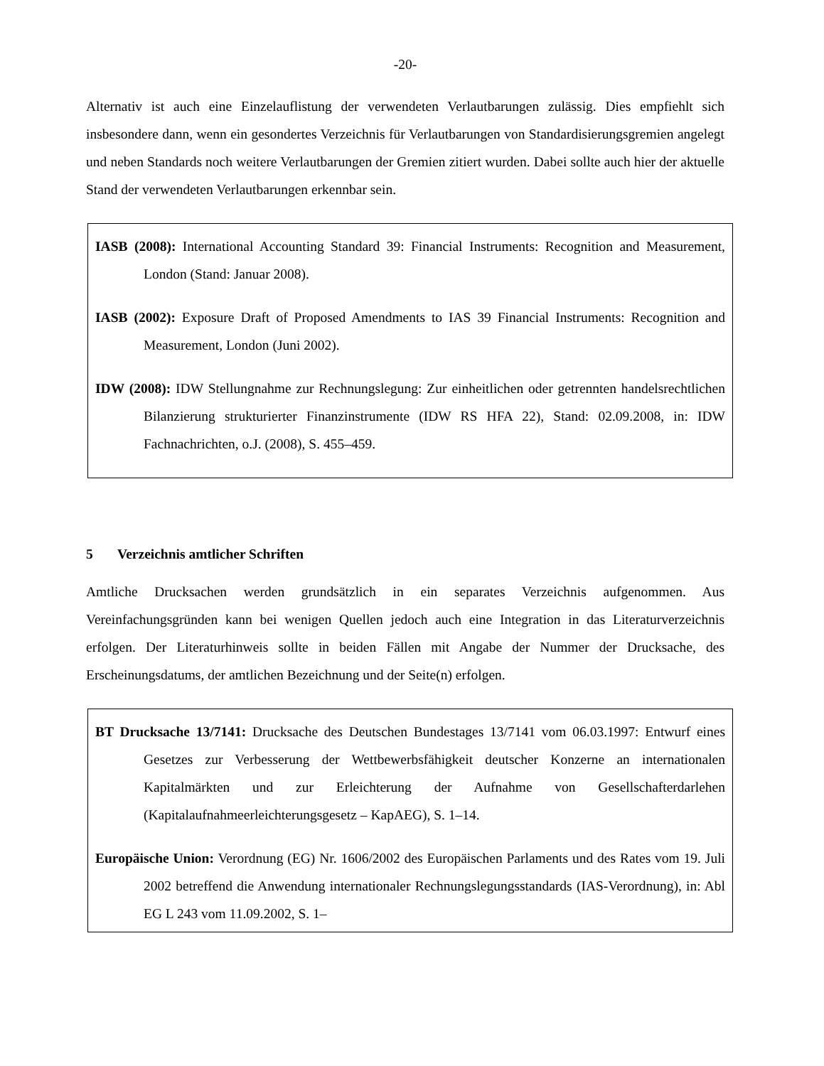-20-
Alternativ ist auch eine Einzelauflistung der verwendeten Verlautbarungen zulässig. Dies empfiehlt sich insbesondere dann, wenn ein gesondertes Verzeichnis für Verlautbarungen von Standardisierungsgremien angelegt und neben Standards noch weitere Verlautbarungen der Gremien zitiert wurden. Dabei sollte auch hier der aktuelle Stand der verwendeten Verlautbarungen erkennbar sein.
IASB (2008): International Accounting Standard 39: Financial Instruments: Recognition and Measurement, London (Stand: Januar 2008).
IASB (2002): Exposure Draft of Proposed Amendments to IAS 39 Financial Instruments: Recognition and Measurement, London (Juni 2002).
IDW (2008): IDW Stellungnahme zur Rechnungslegung: Zur einheitlichen oder getrennten handelsrechtlichen Bilanzierung strukturierter Finanzinstrumente (IDW RS HFA 22), Stand: 02.09.2008, in: IDW Fachnachrichten, o.J. (2008), S. 455–459.
5 Verzeichnis amtlicher Schriften
Amtliche Drucksachen werden grundsätzlich in ein separates Verzeichnis aufgenommen. Aus Vereinfachungsgründen kann bei wenigen Quellen jedoch auch eine Integration in das Literaturverzeichnis erfolgen. Der Literaturhinweis sollte in beiden Fällen mit Angabe der Nummer der Drucksache, des Erscheinungsdatums, der amtlichen Bezeichnung und der Seite(n) erfolgen.
BT Drucksache 13/7141: Drucksache des Deutschen Bundestages 13/7141 vom 06.03.1997: Entwurf eines Gesetzes zur Verbesserung der Wettbewerbsfähigkeit deutscher Konzerne an internationalen Kapitalmärkten und zur Erleichterung der Aufnahme von Gesellschafterdarlehen (Kapitalaufnahmeerleichterungsgesetz – KapAEG), S. 1–14.
Europäische Union: Verordnung (EG) Nr. 1606/2002 des Europäischen Parlaments und des Rates vom 19. Juli 2002 betreffend die Anwendung internationaler Rechnungslegungsstandards (IAS-Verordnung), in: Abl EG L 243 vom 11.09.2002, S. 1–